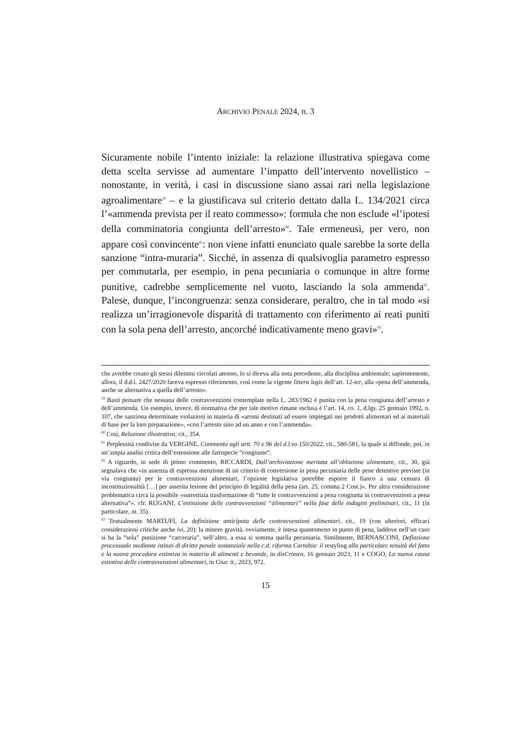ARCHIVIO PENALE 2024, n. 3
Sicuramente nobile l’intento iniziale: la relazione illustrativa spiegava come detta scelta servisse ad aumentare l’impatto dell’intervento novellistico – nonostante, in verità, i casi in discussione siano assai rari nella legislazione agroalimentare<sup>59</sup> – e la giustificava sul criterio dettato dalla L. 134/2021 circa l’«ammenda prevista per il reato commesso»: formula che non esclude «l’ipotesi della comminatoria congiunta dell’arresto»<sup>60</sup>. Tale ermeneusi, per vero, non appare così convincente<sup>61</sup>: non viene infatti enunciato quale sarebbe la sorte della sanzione “intra-muraria”. Sicché, in assenza di qualsivoglia parametro espresso per commutarla, per esempio, in pena pecuniaria o comunque in altre forme punitive, cadrebbe semplicemente nel vuoto, lasciando la sola ammenda<sup>62</sup>. Palese, dunque, l’incongruenza: senza considerare, peraltro, che in tal modo «si realizza un’irragionevole disparità di trattamento con riferimento ai reati puniti con la sola pena dell’arresto, ancorché indicativamente meno gravi»<sup>63</sup>.
che avrebbe creato gli stessi dilemmi circolati attorno, lo si diceva alla nota precedente, alla disciplina ambientale; sapientemente, allora, il d.d.l. 2427/2020 faceva espresso riferimento, così come la vigente littera legis dell’art. 12-ter, alla «pena dell’ammenda, anche se alternativa a quella dell’arresto».
<sup>59</sup> Basti pensare che nessuna delle contravvenzioni contemplate nella L. 283/1962 è punita con la pena congiunta dell’arresto e dell’ammenda. Un esempio, invece, di normativa che per tale motivo rimane esclusa è l’art. 14, co. 1, d.lgs. 25 gennaio 1992, n. 107, che sanziona determinate violazioni in materia di «aromi destinati ad essere impiegati nei prodotti alimentari ed ai materiali di base per la loro preparazione», «con l’arresto sino ad un anno e con l’ammenda».
<sup>60</sup> Così, Relazione illustrativa, cit., 354.
<sup>61</sup> Perplessità condivise da VERGINE, Commento agli artt. 70 e 96 del d.l.vo 150/2022, cit., 580-581, la quale si diffonde, poi, in un’ampia analisi critica dell’estensione alle fattispecie “congiunte”.
<sup>62</sup> A riguardo, in sede di primo commento, RICCARDI, Dall’archiviazione meritata all’oblazione alimentare, cit., 30, già segnalava che «in assenza di espressa menzione di un criterio di conversione in pena pecuniaria delle pene detentive previste (in via congiunta) per le contravvenzioni alimentari, l’opzione legislativa potrebbe esporre il fianco a una censura di incostituzionalità […] per asserita lesione del principio di legalità della pena (art. 25, comma 2 Cost.)». Per altra considerazione problematica circa la possibile «surrettizia trasformazione di “tutte le contravvenzioni a pena congiunta in contravvenzioni a pena alternativa”», cfr. RUGANI, L’estinzione delle contravvenzioni “alimentari” nella fase delle indagini preliminari, cit., 11 (in particolare, nt. 35).
<sup>63</sup> Testualmente MARTUFI, La definizione anticipata delle contravvenzioni alimentari, cit., 19 (con ulteriori, efficaci considerazioni critiche anche ivi, 20): la minore gravità, ovviamente, è intesa quantomeno in punto di pena, laddove nell’un caso si ha la “sola” punizione “carceraria”, nell’altro, a essa si somma quella pecuniaria. Similmente, BERNASCONI, Deflazione processuale mediante istituti di diritto penale sostanziale nella c.d. riforma Cartabia: il restyling alla particolare tenuità del fatto e la nuova procedura estintiva in materia di alimenti e bevande, in disCrimen, 16 gennaio 2023, 11 e COGO, La nuova causa estintiva delle contravvenzioni alimentari, in Giur. it., 2023, 972.
15